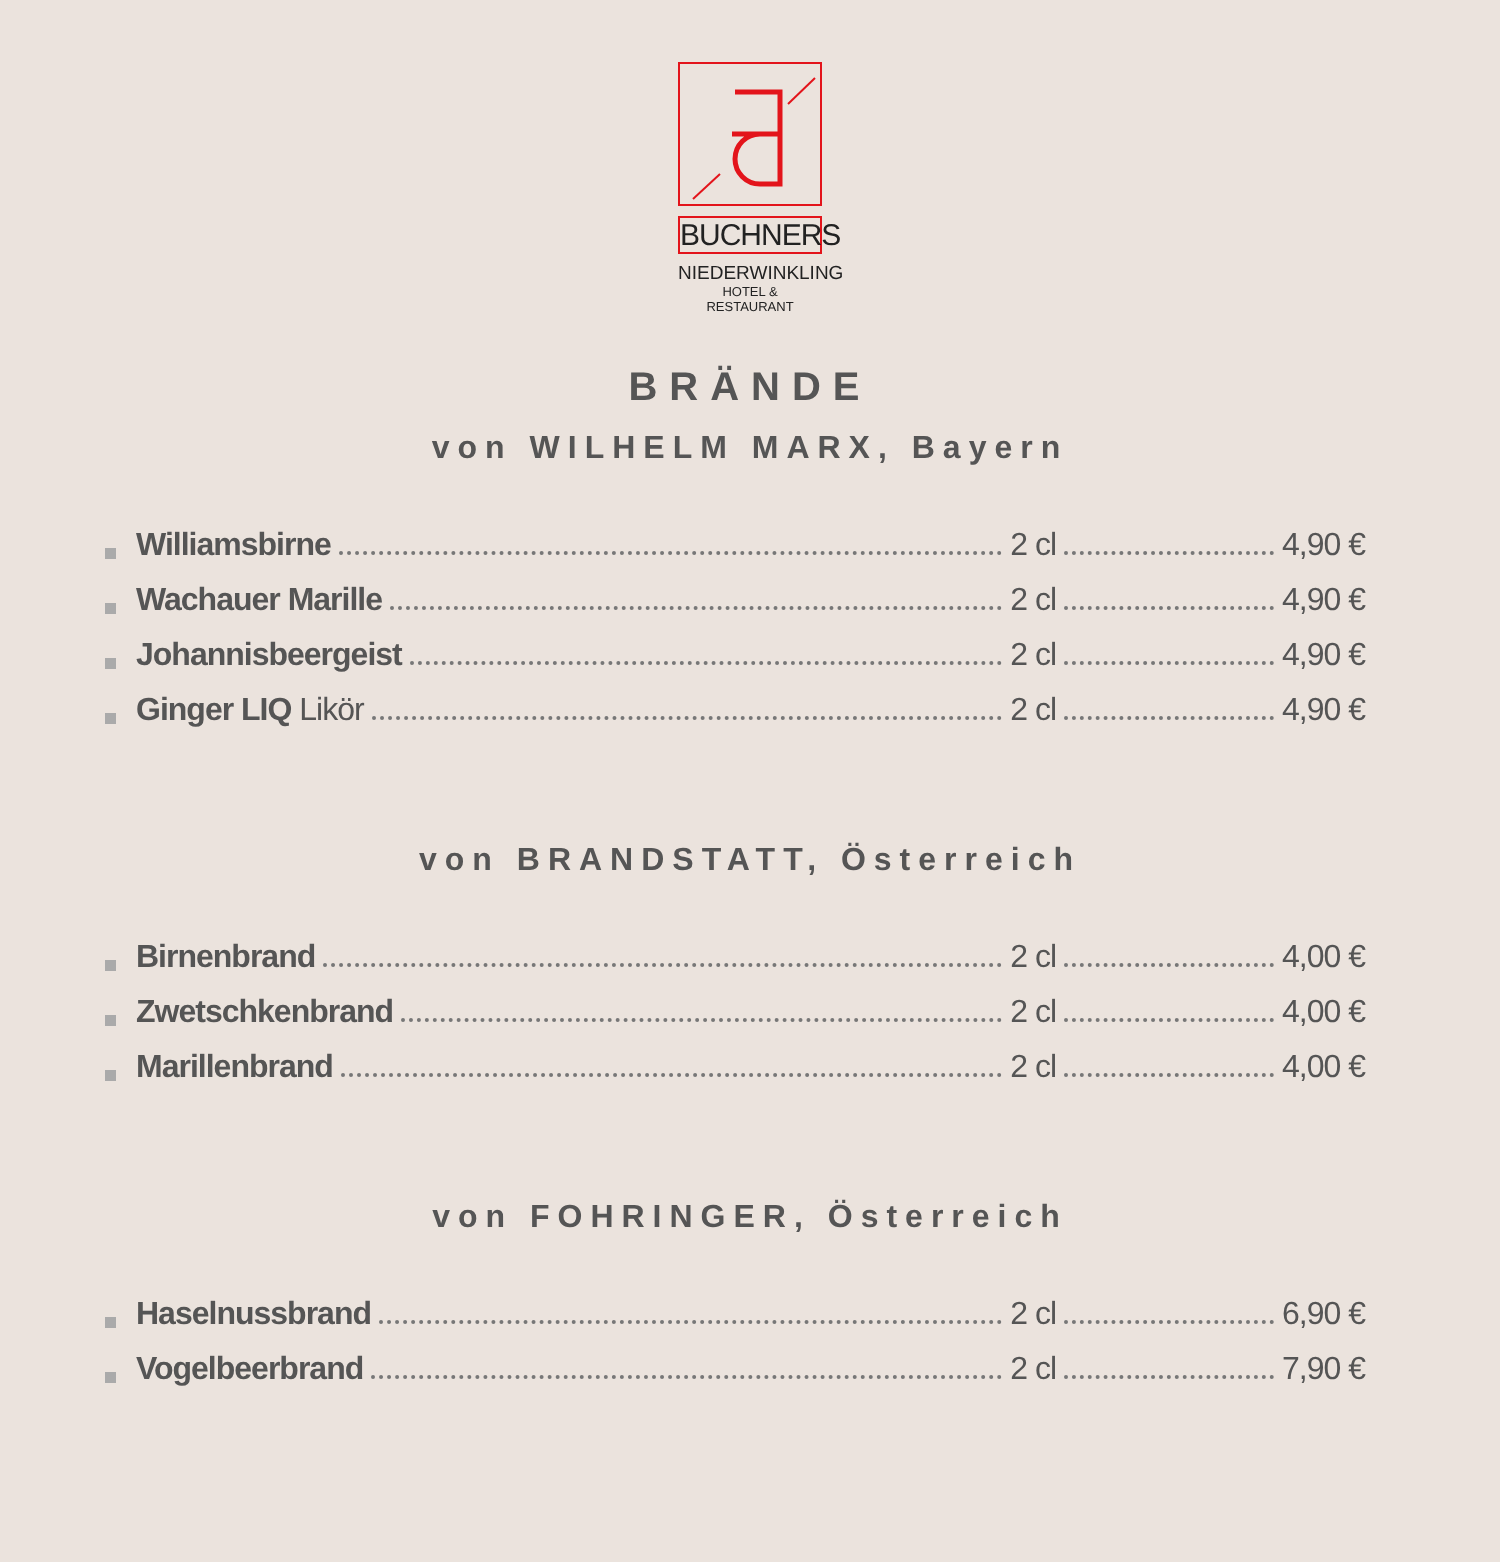BUCHNERS
NIEDERWINKLING
HOTEL & RESTAURANT
BRÄNDE
von WILHELM MARX, Bayern
Williamsbirne 2 cl 4,90 €
Wachauer Marille 2 cl 4,90 €
Johannisbeergeist 2 cl 4,90 €
Ginger LIQ Likör 2 cl 4,90 €
von BRANDSTATT, Österreich
Birnenbrand 2 cl 4,00 €
Zwetschkenbrand 2 cl 4,00 €
Marillenbrand 2 cl 4,00 €
von FOHRINGER, Österreich
Haselnussbrand 2 cl 6,90 €
Vogelbeerbrand 2 cl 7,90 €